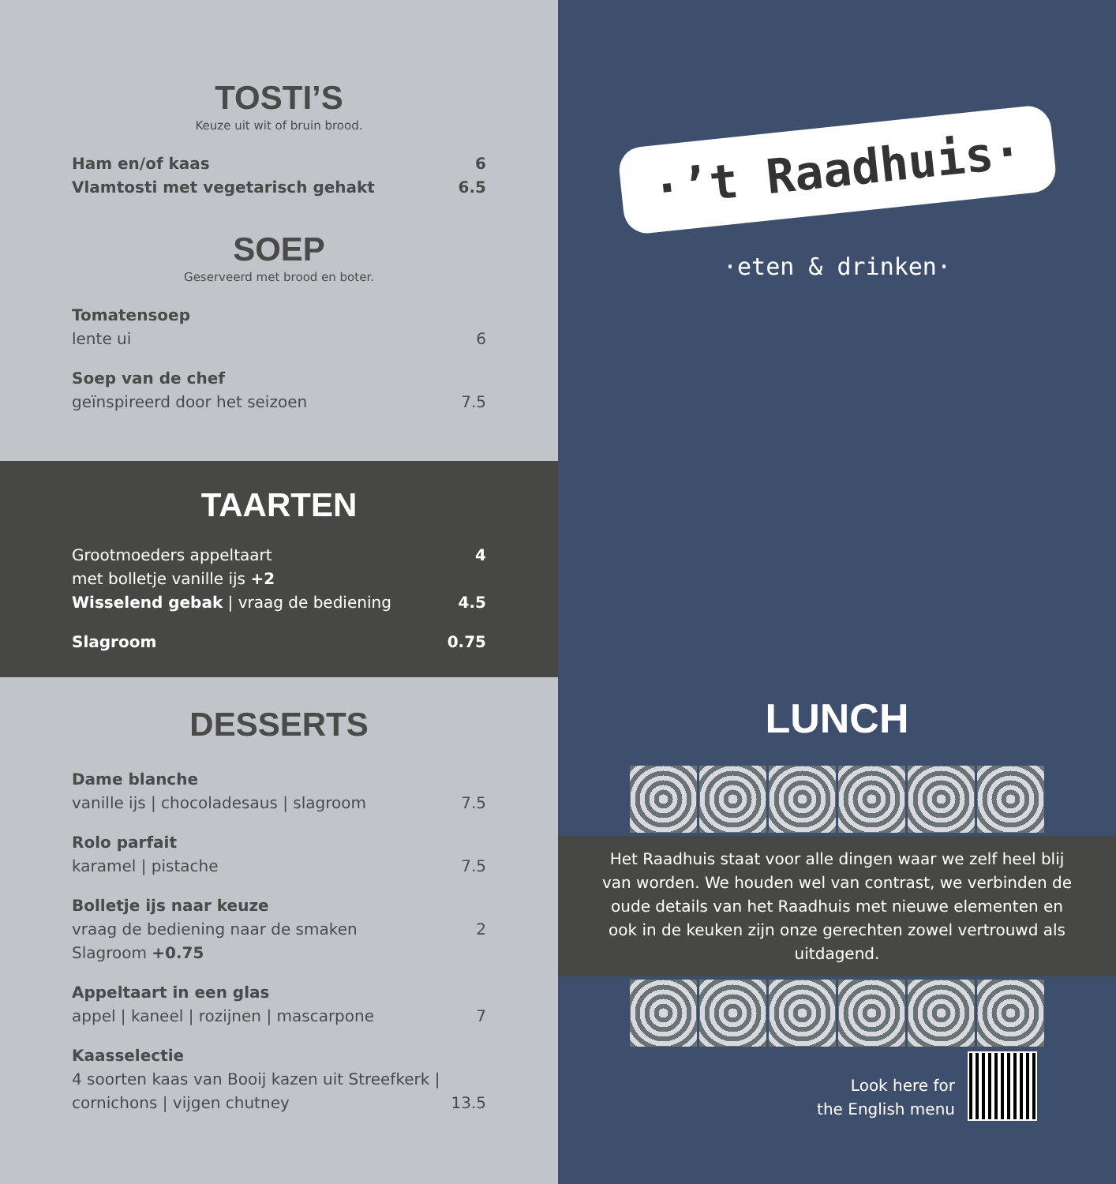TOSTI’S
Keuze uit wit of bruin brood.
Ham en/of kaas 6
Vlamtosti met vegetarisch gehakt 6.5
SOEP
Geserveerd met brood en boter.
Tomatensoep
lente ui 6
Soep van de chef
geïnspireerd door het seizoen 7.5
TAARTEN
Grootmoeders appeltaart 4
met bolletje vanille ijs +2
Wisselend gebak | vraag de bediening 4.5
Slagroom 0.75
DESSERTS
Dame blanche
vanille ijs | chocoladesaus | slagroom 7.5
Rolo parfait
karamel | pistache 7.5
Bolletje ijs naar keuze
vraag de bediening naar de smaken 2
Slagroom +0.75
Appeltaart in een glas
appel | kaneel | rozijnen | mascarpone 7
Kaasselectie
4 soorten kaas van Booij kazen uit Streefkerk |
cornichons | vijgen chutney 13.5
·’t Raadhuis·
·eten & drinken·
LUNCH
Het Raadhuis staat voor alle dingen waar we zelf heel blij van worden. We houden wel van contrast, we verbinden de oude details van het Raadhuis met nieuwe elementen en ook in de keuken zijn onze gerechten zowel vertrouwd als uitdagend.
Look here for
the English menu